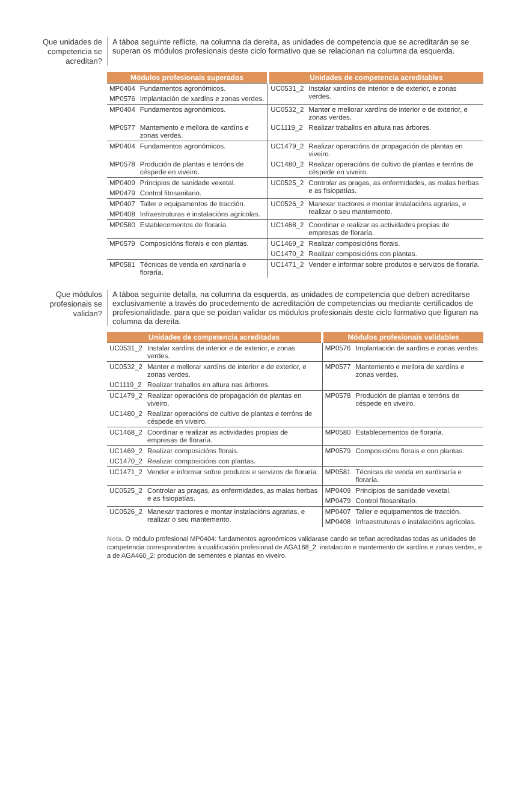Que unidades de competencia se acreditan?
A táboa seguinte reflicte, na columna da dereita, as unidades de competencia que se acreditarán se se superan os módulos profesionais deste ciclo formativo que se relacionan na columna da esquerda.
| Módulos profesionais superados | | Unidades de competencia acreditables | |
| --- | --- | --- | --- |
| MP0404 | Fundamentos agronómicos. | UC0531_2 | Instalar xardíns de interior e de exterior, e zonas verdes. |
| MP0576 | Implantación de xardíns e zonas verdes. | | |
| MP0404 | Fundamentos agronómicos. | UC0532_2 | Manter e mellorar xardíns de interior e de exterior, e zonas verdes. |
| MP0577 | Mantemento e mellora de xardíns e zonas verdes. | UC1119_2 | Realizar traballos en altura nas árbores. |
| MP0404 | Fundamentos agronómicos. | UC1479_2 | Realizar operacións de propagación de plantas en viveiro. |
| MP0578 | Produción de plantas e terróns de céspede en viveiro. | UC1480_2 | Realizar operacións de cultivo de plantas e terróns de céspede en viveiro. |
| MP0409 | Principios de sanidade vexetal. | UC0525_2 | Controlar as pragas, as enfermidades, as malas herbas e as fisiopatías. |
| MP0479 | Control fitosanitario. | | |
| MP0407 | Taller e equipamentos de tracción. | UC0526_2 | Manexar tractores e montar instalacións agrarias, e realizar o seu mantemento. |
| MP0408 | Infraestruturas e instalacións agrícolas. | | |
| MP0580 | Establecementos de floraría. | UC1468_2 | Coordinar e realizar as actividades propias de empresas de floraría. |
| MP0579 | Composicións florais e con plantas. | UC1469_2 | Realizar composicións florais. |
| | | UC1470_2 | Realizar composicións con plantas. |
| MP0581 | Técnicas de venda en xardinaría e floraría. | UC1471_2 | Vender e informar sobre produtos e servizos de floraría. |
Que módulos profesionais se validan?
A táboa seguinte detalla, na columna da esquerda, as unidades de competencia que deben acreditarse exclusivamente a través do procedemento de acreditación de competencias ou mediante certificados de profesionalidade, para que se poidan validar os módulos profesionais deste ciclo formativo que figuran na columna da dereita.
| Unidades de competencia acreditadas | | Módulos profesionais validables | |
| --- | --- | --- | --- |
| UC0531_2 | Instalar xardíns de interior e de exterior, e zonas verdes. | MP0576 | Implantación de xardíns e zonas verdes. |
| UC0532_2 | Manter e mellorar xardíns de interior e de exterior, e zonas verdes. | MP0577 | Mantemento e mellora de xardíns e zonas verdes. |
| UC1119_2 | Realizar traballos en altura nas árbores. | | |
| UC1479_2 | Realizar operacións de propagación de plantas en viveiro. | MP0578 | Produción de plantas e terróns de céspede en viveiro. |
| UC1480_2 | Realizar operacións de cultivo de plantas e terróns de céspede en viveiro. | | |
| UC1468_2 | Coordinar e realizar as actividades propias de empresas de floraría. | MP0580 | Establecementos de floraría. |
| UC1469_2 | Realizar composicións florais. | MP0579 | Composicións florais e con plantas. |
| UC1470_2 | Realizar composicións con plantas. | | |
| UC1471_2 | Vender e informar sobre produtos e servizos de floraría. | MP0581 | Técnicas de venda en xardinaría e floraría. |
| UC0525_2 | Controlar as pragas, as enfermidades, as malas herbas e as fisiopatías. | MP0409 | Principios de sanidade vexetal. |
| | | MP0479 | Control fitosanitario. |
| UC0526_2 | Manexar tractores e montar instalacións agrarias, e realizar o seu mantemento. | MP0407 | Taller e equipamentos de tracción. |
| | | MP0408 | Infraestruturas e instalacións agrícolas. |
Nota. O módulo profesional MP0404: fundamentos agronómicos validarase cando se teñan acreditadas todas as unidades de competencia correspondentes á cualificación profesional de AGA168_2 :instalación e mantemento de xardíns e zonas verdes, e a de AGA460_2: produción de sementes e plantas en viveiro.